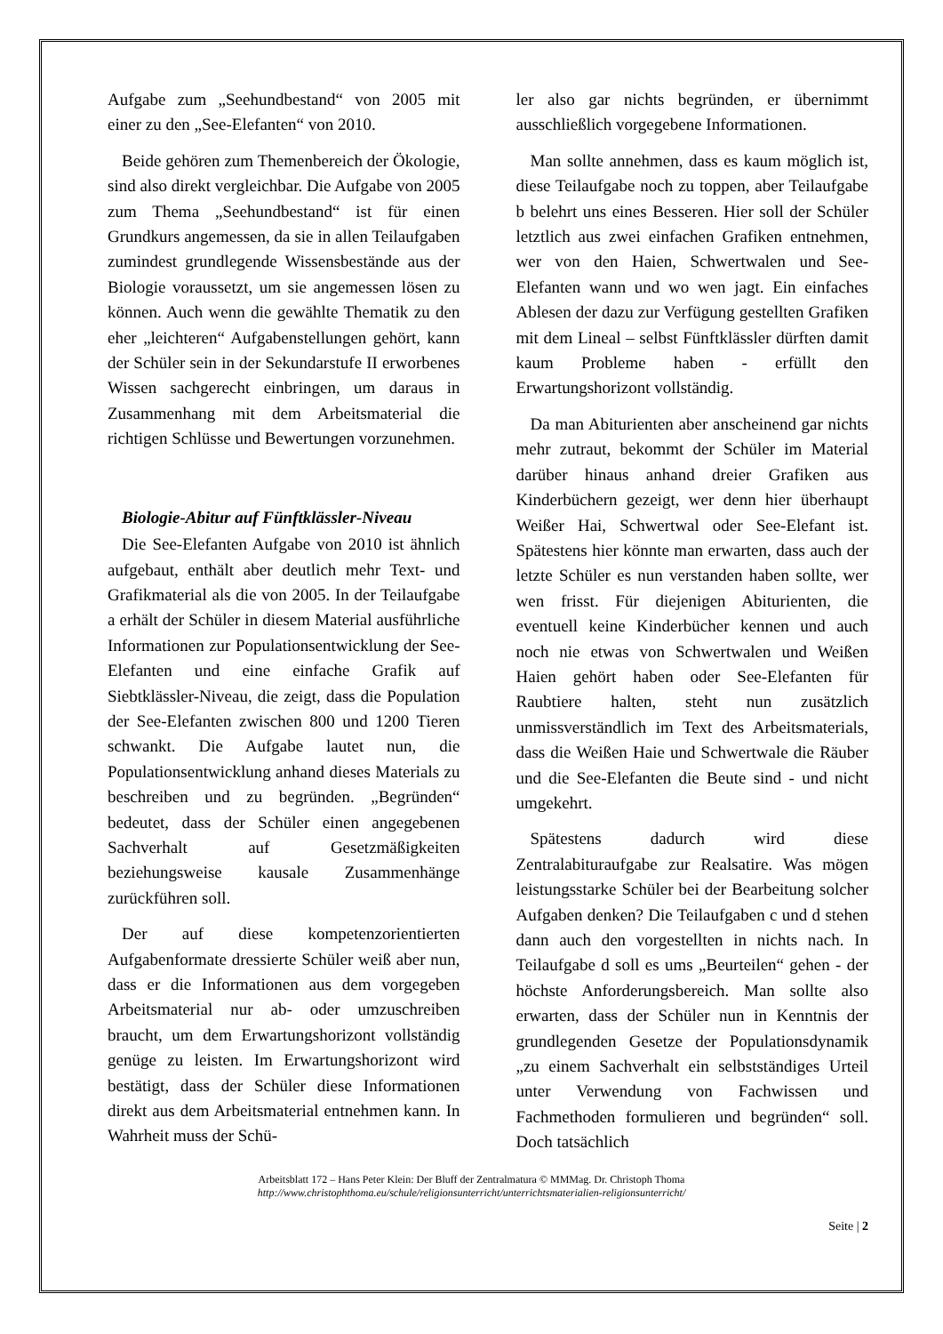Aufgabe zum „Seehundbestand“ von 2005 mit einer zu den „See-Elefanten“ von 2010.
Beide gehören zum Themenbereich der Ökologie, sind also direkt vergleichbar. Die Aufgabe von 2005 zum Thema „Seehundbestand“ ist für einen Grundkurs angemessen, da sie in allen Teilaufgaben zumindest grundlegende Wissensbestände aus der Biologie voraussetzt, um sie angemessen lösen zu können. Auch wenn die gewählte Thematik zu den eher „leichteren“ Aufgabenstellungen gehört, kann der Schüler sein in der Sekundarstufe II erworbenes Wissen sachgerecht einbringen, um daraus in Zusammenhang mit dem Arbeitsmaterial die richtigen Schlüsse und Bewertungen vorzunehmen.
Biologie-Abitur auf Fünftklässler-Niveau
Die See-Elefanten Aufgabe von 2010 ist ähnlich aufgebaut, enthält aber deutlich mehr Text- und Grafikmaterial als die von 2005. In der Teilaufgabe a erhält der Schüler in diesem Material ausführliche Informationen zur Populationsentwicklung der See-Elefanten und eine einfache Grafik auf Siebtklässler-Niveau, die zeigt, dass die Population der See-Elefanten zwischen 800 und 1200 Tieren schwankt. Die Aufgabe lautet nun, die Populationsentwicklung anhand dieses Materials zu beschreiben und zu begründen. „Begründen“ bedeutet, dass der Schüler einen angegebenen Sachverhalt auf Gesetzmäßigkeiten beziehungsweise kausale Zusammenhänge zurückführen soll.
Der auf diese kompetenzorientierten Aufgabenformate dressierte Schüler weiß aber nun, dass er die Informationen aus dem vorgegeben Arbeitsmaterial nur ab- oder umzuschreiben braucht, um dem Erwartungshorizont vollständig genüge zu leisten. Im Erwartungshorizont wird bestätigt, dass der Schüler diese Informationen direkt aus dem Arbeitsmaterial entnehmen kann. In Wahrheit muss der Schü-
ler also gar nichts begründen, er übernimmt ausschließlich vorgegebene Informationen.
Man sollte annehmen, dass es kaum möglich ist, diese Teilaufgabe noch zu toppen, aber Teilaufgabe b belehrt uns eines Besseren. Hier soll der Schüler letztlich aus zwei einfachen Grafiken entnehmen, wer von den Haien, Schwertwalen und See-Elefanten wann und wo wen jagt. Ein einfaches Ablesen der dazu zur Verfügung gestellten Grafiken mit dem Lineal – selbst Fünftklässler dürften damit kaum Probleme haben - erfüllt den Erwartungshorizont vollständig.
Da man Abiturienten aber anscheinend gar nichts mehr zutraut, bekommt der Schüler im Material darüber hinaus anhand dreier Grafiken aus Kinderbüchern gezeigt, wer denn hier überhaupt Weißer Hai, Schwertwal oder See-Elefant ist. Spätestens hier könnte man erwarten, dass auch der letzte Schüler es nun verstanden haben sollte, wer wen frisst. Für diejenigen Abiturienten, die eventuell keine Kinderbücher kennen und auch noch nie etwas von Schwertwalen und Weißen Haien gehört haben oder See-Elefanten für Raubtiere halten, steht nun zusätzlich unmissverständlich im Text des Arbeitsmaterials, dass die Weißen Haie und Schwertwale die Räuber und die See-Elefanten die Beute sind - und nicht umgekehrt.
Spätestens dadurch wird diese Zentralabituraufgabe zur Realsatire. Was mögen leistungsstarke Schüler bei der Bearbeitung solcher Aufgaben denken? Die Teilaufgaben c und d stehen dann auch den vorgestellten in nichts nach. In Teilaufgabe d soll es ums „Beurteilen“ gehen - der höchste Anforderungsbereich. Man sollte also erwarten, dass der Schüler nun in Kenntnis der grundlegenden Gesetze der Populationsdynamik „zu einem Sachverhalt ein selbstständiges Urteil unter Verwendung von Fachwissen und Fachmethoden formulieren und begründen“ soll. Doch tatsächlich
Arbeitsblatt 172 – Hans Peter Klein: Der Bluff der Zentralmatura © MMMag. Dr. Christoph Thoma
http://www.christophthoma.eu/schule/religionsunterricht/unterrichtsmaterialien-religionsunterricht/
Seite | 2